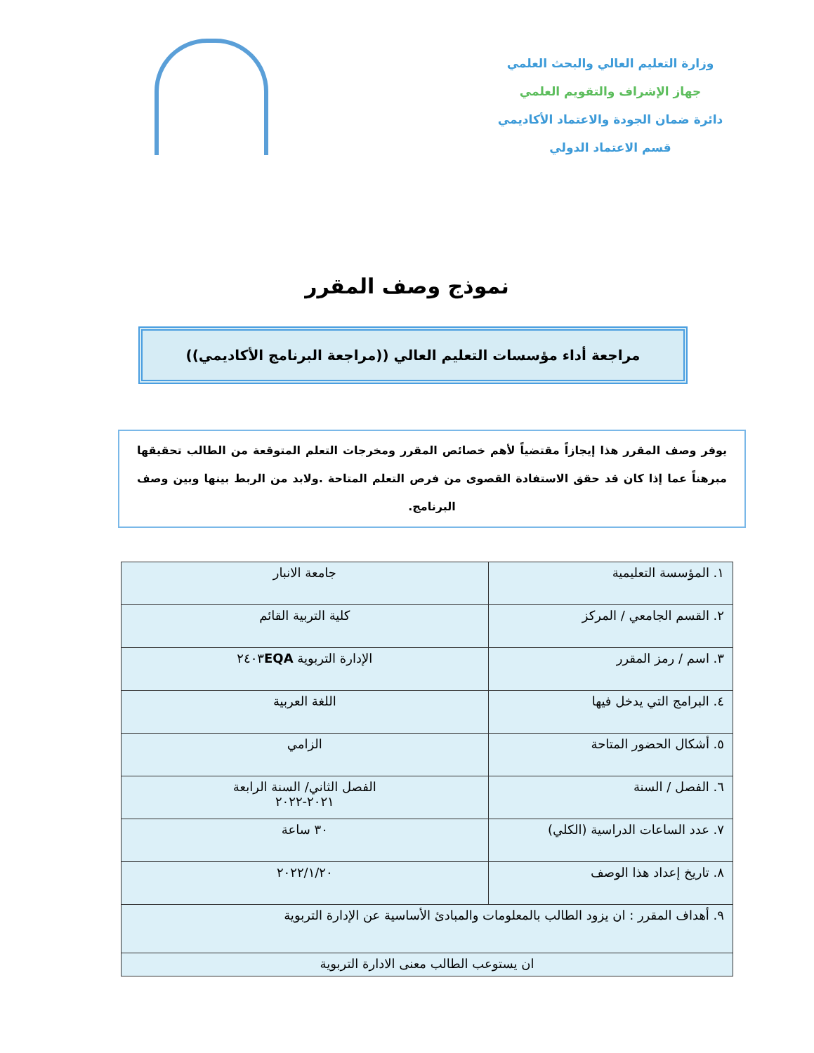وزارة التعليم العالي والبحث العلمي
جهاز الإشراف والتقويم العلمي
دائرة ضمان الجودة والاعتماد الأكاديمي
قسم الاعتماد الدولي
نموذج وصف المقرر
مراجعة أداء مؤسسات التعليم العالي ((مراجعة البرنامج الأكاديمي))
يوفر وصف المقرر هذا إيجازاً مقتضياً لأهم خصائص المقرر ومخرجات التعلم المتوقعة من الطالب تحقيقها مبرهناً عما إذا كان قد حقق الاستفادة القصوى من فرص التعلم المتاحة .ولابد من الربط بينها وبين وصف البرنامج.
| ١. المؤسسة التعليمية | جامعة الانبار |
| ٢. القسم الجامعي / المركز | كلية التربية القائم |
| ٣. اسم / رمز المقرر | الإدارة التربوية ٢٤٠٣ EQA |
| ٤. البرامج التي يدخل فيها | اللغة العربية |
| ٥. أشكال الحضور المتاحة | الزامي |
| ٦. الفصل / السنة | الفصل الثاني/ السنة الرابعة ٢٠٢١-٢٠٢٢ |
| ٧. عدد الساعات الدراسية (الكلي) | ٣٠ ساعة |
| ٨. تاريخ إعداد هذا الوصف | ٢٠٢٢/١/٢٠ |
| ٩. أهداف المقرر : ان يزود الطالب بالمعلومات والمبادئ الأساسية عن الإدارة التربوية | |
| ان يستوعب الطالب معنى الادارة التربوية | |